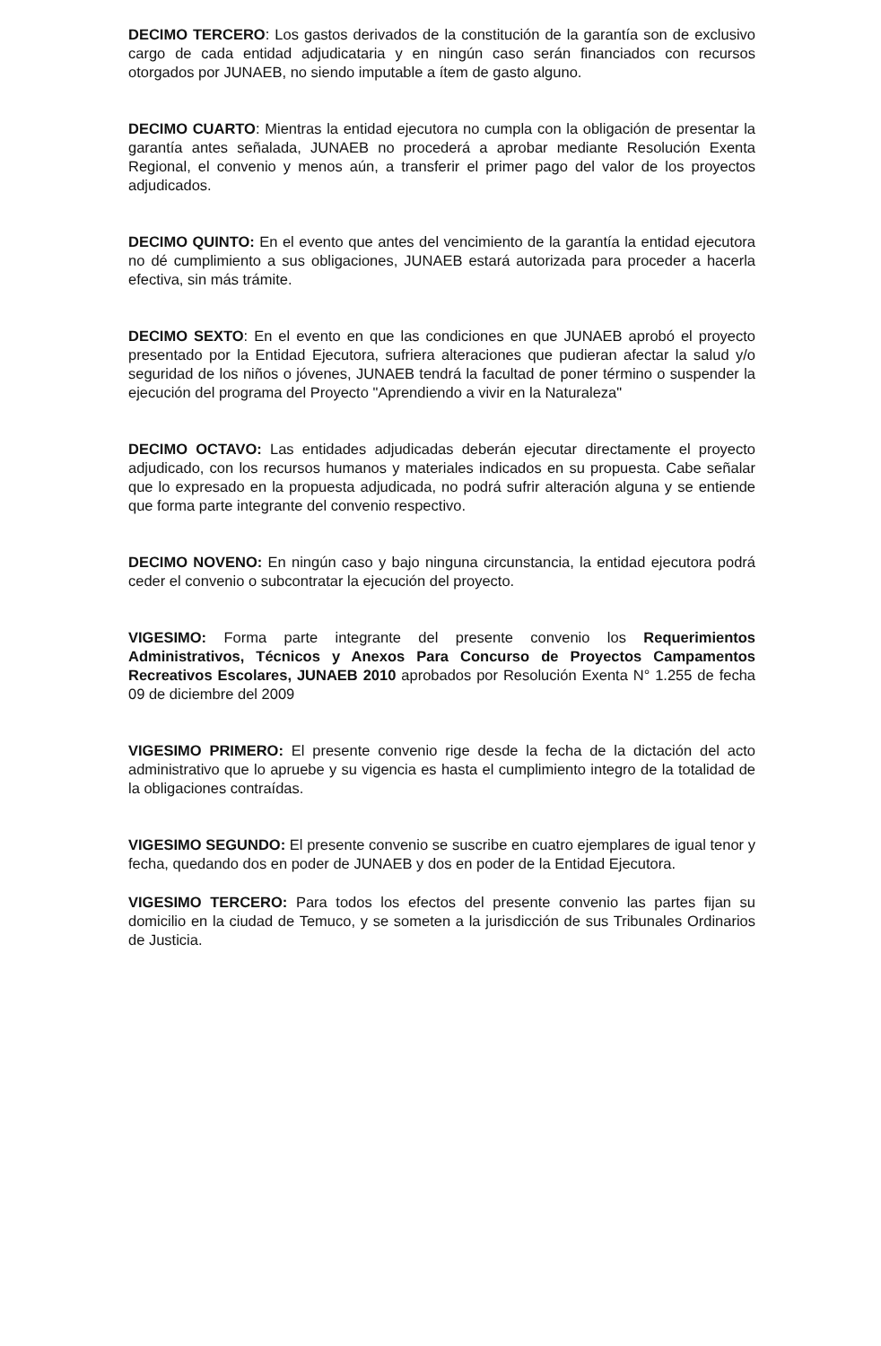DECIMO TERCERO: Los gastos derivados de la constitución de la garantía son de exclusivo cargo de cada entidad adjudicataria y en ningún caso serán financiados con recursos otorgados por JUNAEB, no siendo imputable a ítem de gasto alguno.
DECIMO CUARTO: Mientras la entidad ejecutora no cumpla con la obligación de presentar la garantía antes señalada, JUNAEB no procederá a aprobar mediante Resolución Exenta Regional, el convenio y menos aún, a transferir el primer pago del valor de los proyectos adjudicados.
DECIMO QUINTO: En el evento que antes del vencimiento de la garantía la entidad ejecutora no dé cumplimiento a sus obligaciones, JUNAEB estará autorizada para proceder a hacerla efectiva, sin más trámite.
DECIMO SEXTO: En el evento en que las condiciones en que JUNAEB aprobó el proyecto presentado por la Entidad Ejecutora, sufriera alteraciones que pudieran afectar la salud y/o seguridad de los niños o jóvenes, JUNAEB tendrá la facultad de poner término o suspender la ejecución del programa del Proyecto "Aprendiendo a vivir en la Naturaleza"
DECIMO OCTAVO: Las entidades adjudicadas deberán ejecutar directamente el proyecto adjudicado, con los recursos humanos y materiales indicados en su propuesta. Cabe señalar que lo expresado en la propuesta adjudicada, no podrá sufrir alteración alguna y se entiende que forma parte integrante del convenio respectivo.
DECIMO NOVENO: En ningún caso y bajo ninguna circunstancia, la entidad ejecutora podrá ceder el convenio o subcontratar la ejecución del proyecto.
VIGESIMO: Forma parte integrante del presente convenio los Requerimientos Administrativos, Técnicos y Anexos Para Concurso de Proyectos Campamentos Recreativos Escolares, JUNAEB 2010 aprobados por Resolución Exenta N° 1.255 de fecha 09 de diciembre del 2009
VIGESIMO PRIMERO: El presente convenio rige desde la fecha de la dictación del acto administrativo que lo apruebe y su vigencia es hasta el cumplimiento integro de la totalidad de la obligaciones contraídas.
VIGESIMO SEGUNDO: El presente convenio se suscribe en cuatro ejemplares de igual tenor y fecha, quedando dos en poder de JUNAEB y dos en poder de la Entidad Ejecutora.
VIGESIMO TERCERO: Para todos los efectos del presente convenio las partes fijan su domicilio en la ciudad de Temuco, y se someten a la jurisdicción de sus Tribunales Ordinarios de Justicia.